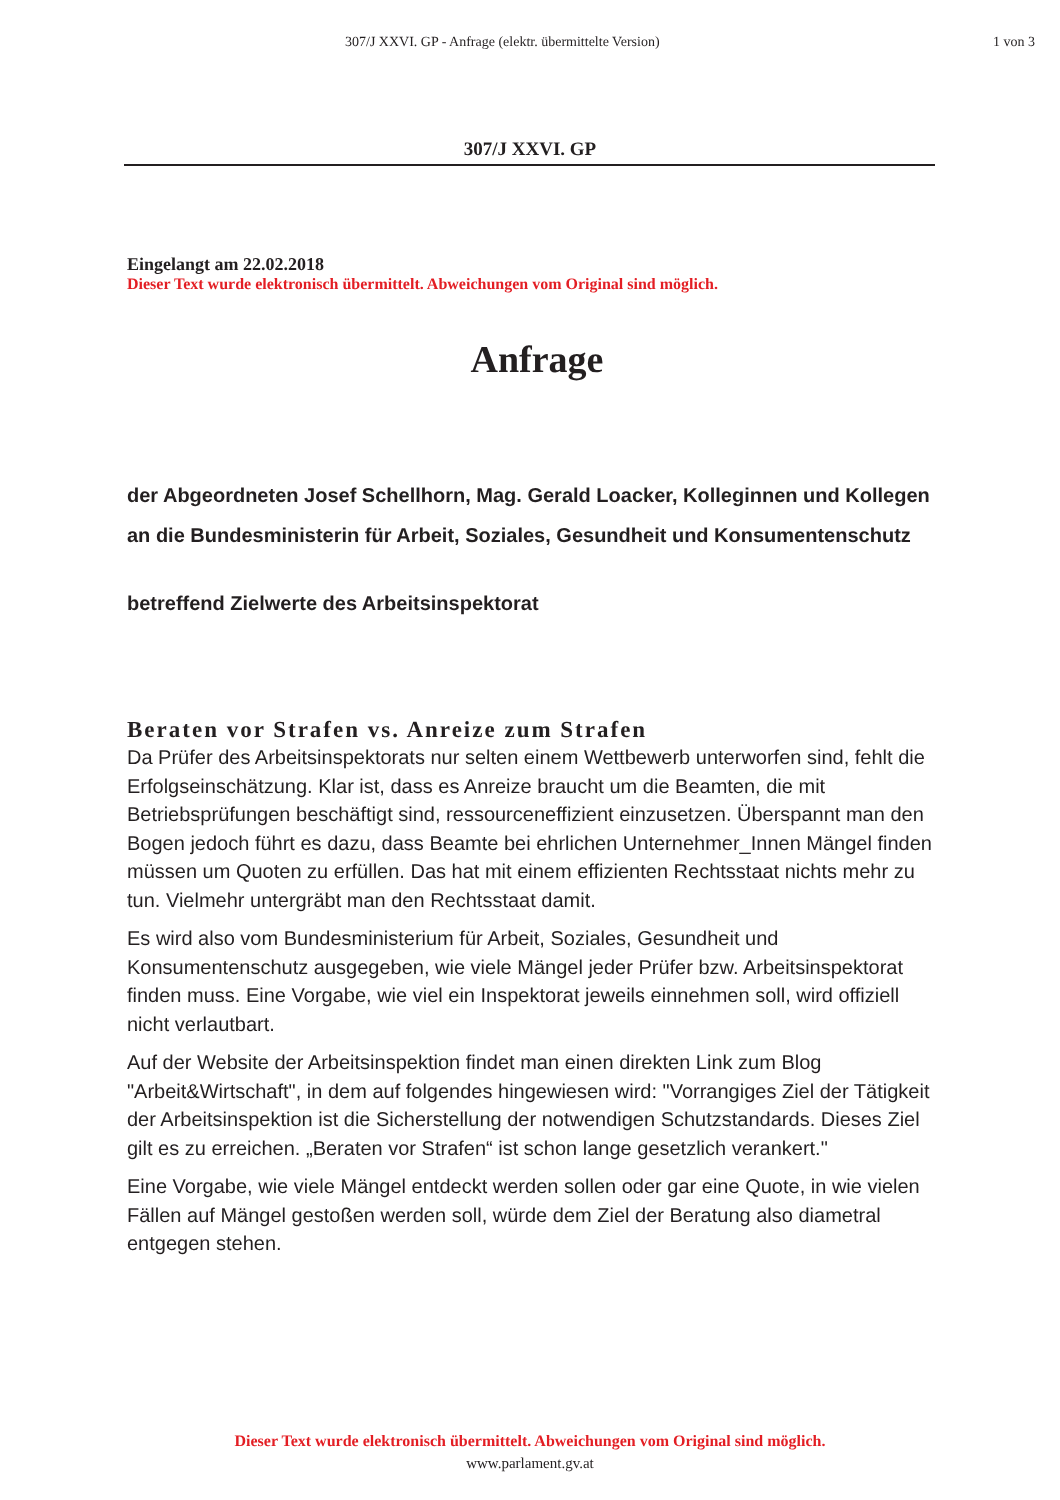307/J XXVI. GP - Anfrage (elektr. übermittelte Version) 1 von 3
307/J XXVI. GP
Eingelangt am 22.02.2018
Dieser Text wurde elektronisch übermittelt. Abweichungen vom Original sind möglich.
Anfrage
der Abgeordneten Josef Schellhorn, Mag. Gerald Loacker, Kolleginnen und Kollegen
an die Bundesministerin für Arbeit, Soziales, Gesundheit und Konsumentenschutz
betreffend Zielwerte des Arbeitsinspektorat
Beraten vor Strafen vs. Anreize zum Strafen
Da Prüfer des Arbeitsinspektorats nur selten einem Wettbewerb unterworfen sind, fehlt die Erfolgseinschätzung. Klar ist, dass es Anreize braucht um die Beamten, die mit Betriebsprüfungen beschäftigt sind, ressourceneffizient einzusetzen. Überspannt man den Bogen jedoch führt es dazu, dass Beamte bei ehrlichen Unternehmer_Innen Mängel finden müssen um Quoten zu erfüllen. Das hat mit einem effizienten Rechtsstaat nichts mehr zu tun. Vielmehr untergräbt man den Rechtsstaat damit.
Es wird also vom Bundesministerium für Arbeit, Soziales, Gesundheit und Konsumentenschutz ausgegeben, wie viele Mängel jeder Prüfer bzw. Arbeitsinspektorat finden muss. Eine Vorgabe, wie viel ein Inspektorat jeweils einnehmen soll, wird offiziell nicht verlautbart.
Auf der Website der Arbeitsinspektion findet man einen direkten Link zum Blog "Arbeit&Wirtschaft", in dem auf folgendes hingewiesen wird: "Vorrangiges Ziel der Tätigkeit der Arbeitsinspektion ist die Sicherstellung der notwendigen Schutzstandards. Dieses Ziel gilt es zu erreichen. „Beraten vor Strafen“ ist schon lange gesetzlich verankert."
Eine Vorgabe, wie viele Mängel entdeckt werden sollen oder gar eine Quote, in wie vielen Fällen auf Mängel gestoßen werden soll, würde dem Ziel der Beratung also diametral entgegen stehen.
Dieser Text wurde elektronisch übermittelt. Abweichungen vom Original sind möglich.
www.parlament.gv.at